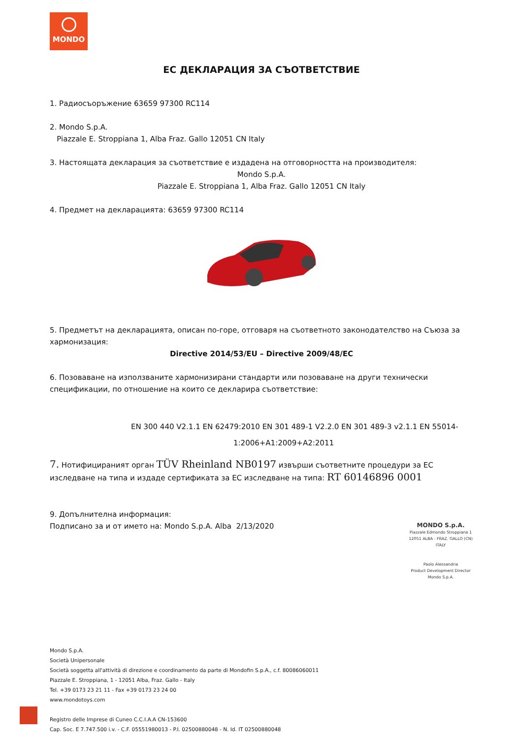MONDO
ЕС ДЕКЛАРАЦИЯ ЗА СЪОТВЕТСТВИЕ
1. Радиосъоръжение 63659 97300 RC114
2. Mondo S.p.A.
Piazzale E. Stroppiana 1, Alba Fraz. Gallo 12051 CN Italy
3. Настоящата декларация за съответствие е издадена на отговорността на производителя:
Mondo S.p.A.
Piazzale E. Stroppiana 1, Alba Fraz. Gallo 12051 CN Italy
4. Предмет на декларацията: 63659 97300 RC114
5. Предметът на декларацията, описан по-горе, отговаря на съответното законодателство на Съюза за хармонизация:
Directive 2014/53/EU – Directive 2009/48/EC
6. Позоваване на използваните хармонизирани стандарти или позоваване на други технически спецификации, по отношение на които се декларира съответствие:
EN 300 440 V2.1.1 EN 62479:2010 EN 301 489-1 V2.2.0 EN 301 489-3 v2.1.1 EN 55014-
1:2006+A1:2009+A2:2011
7. Нотифицираният орган TÜV Rheinland NB0197 извърши съответните процедури за ЕС изследване на типа и издаде сертификата за ЕС изследване на типа: RT 60146896 0001
9. Допълнителна информация:
Подписано за и от името на: Mondo S.p.A. Alba 2/13/2020
MONDO S.p.A.
Piazzale Edmondo Stroppiana 1
12051 ALBA - FRAZ. GALLO (CN)
ITALY
Paolo Alessandria
Product Development Director
Mondo S.p.A.
Mondo S.p.A.
Società Unipersonale
Società soggetta all'attività di direzione e coordinamento da parte di Mondofin S.p.A., c.f. 80086060011
Piazzale E. Stroppiana, 1 - 12051 Alba, Fraz. Gallo - Italy
Tel. +39 0173 23 21 11 - Fax +39 0173 23 24 00
www.mondotoys.com
Registro delle Imprese di Cuneo C.C.I.A.A CN-153600
Cap. Soc. E 7.747.500 i.v. - C.F. 05551980013 - P.I. 02500880048 - N. Id. IT 02500880048